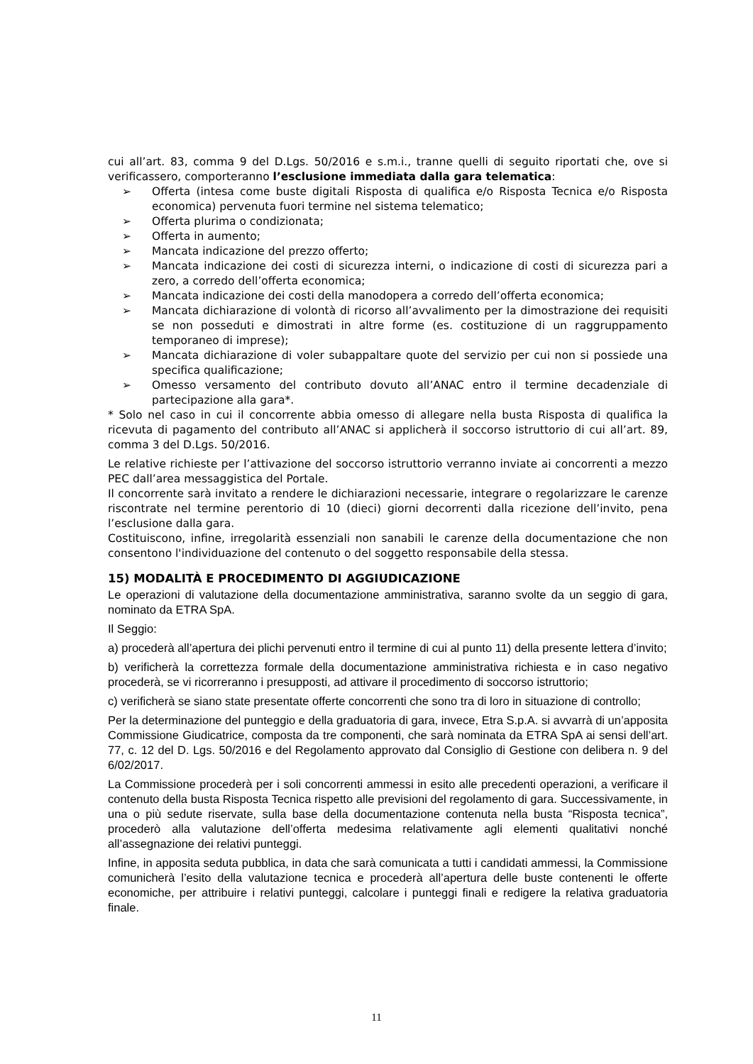cui all’art. 83, comma 9 del D.Lgs. 50/2016 e s.m.i., tranne quelli di seguito riportati che, ove si verificassero, comporteranno l’esclusione immediata dalla gara telematica:
➢ Offerta (intesa come buste digitali Risposta di qualifica e/o Risposta Tecnica e/o Risposta economica) pervenuta fuori termine nel sistema telematico;
➢ Offerta plurima o condizionata;
➢ Offerta in aumento;
➢ Mancata indicazione del prezzo offerto;
➢ Mancata indicazione dei costi di sicurezza interni, o indicazione di costi di sicurezza pari a zero, a corredo dell’offerta economica;
➢ Mancata indicazione dei costi della manodopera a corredo dell’offerta economica;
➢ Mancata dichiarazione di volontà di ricorso all’avvalimento per la dimostrazione dei requisiti se non posseduti e dimostrati in altre forme (es. costituzione di un raggruppamento temporaneo di imprese);
➢ Mancata dichiarazione di voler subappaltare quote del servizio per cui non si possiede una specifica qualificazione;
➢ Omesso versamento del contributo dovuto all’ANAC entro il termine decadenziale di partecipazione alla gara*.
* Solo nel caso in cui il concorrente abbia omesso di allegare nella busta Risposta di qualifica la ricevuta di pagamento del contributo all’ANAC si applicherà il soccorso istruttorio di cui all’art. 89, comma 3 del D.Lgs. 50/2016.
Le relative richieste per l’attivazione del soccorso istruttorio verranno inviate ai concorrenti a mezzo PEC dall’area messaggistica del Portale.
Il concorrente sarà invitato a rendere le dichiarazioni necessarie, integrare o regolarizzare le carenze riscontrate nel termine perentorio di 10 (dieci) giorni decorrenti dalla ricezione dell’invito, pena l’esclusione dalla gara.
Costituiscono, infine, irregolarità essenziali non sanabili le carenze della documentazione che non consentono l'individuazione del contenuto o del soggetto responsabile della stessa.
15) MODALITÀ E PROCEDIMENTO DI AGGIUDICAZIONE
Le operazioni di valutazione della documentazione amministrativa, saranno svolte da un seggio di gara, nominato da ETRA SpA.
Il Seggio:
a) procederà all’apertura dei plichi pervenuti entro il termine di cui al punto 11) della presente lettera d’invito;
b) verificherà la correttezza formale della documentazione amministrativa richiesta e in caso negativo procederà, se vi ricorreranno i presupposti, ad attivare il procedimento di soccorso istruttorio;
c) verificherà se siano state presentate offerte concorrenti che sono tra di loro in situazione di controllo;
Per la determinazione del punteggio e della graduatoria di gara, invece, Etra S.p.A. si avvarrà di un’apposita Commissione Giudicatrice, composta da tre componenti, che sarà nominata da ETRA SpA ai sensi dell’art. 77, c. 12 del D. Lgs. 50/2016 e del Regolamento approvato dal Consiglio di Gestione con delibera n. 9 del 6/02/2017.
La Commissione procederà per i soli concorrenti ammessi in esito alle precedenti operazioni, a verificare il contenuto della busta Risposta Tecnica rispetto alle previsioni del regolamento di gara. Successivamente, in una o più sedute riservate, sulla base della documentazione contenuta nella busta “Risposta tecnica”, procederò alla valutazione dell’offerta medesima relativamente agli elementi qualitativi nonché all’assegnazione dei relativi punteggi.
Infine, in apposita seduta pubblica, in data che sarà comunicata a tutti i candidati ammessi, la Commissione comunicherà l’esito della valutazione tecnica e procederà all’apertura delle buste contenenti le offerte economiche, per attribuire i relativi punteggi, calcolare i punteggi finali e redigere la relativa graduatoria finale.
11